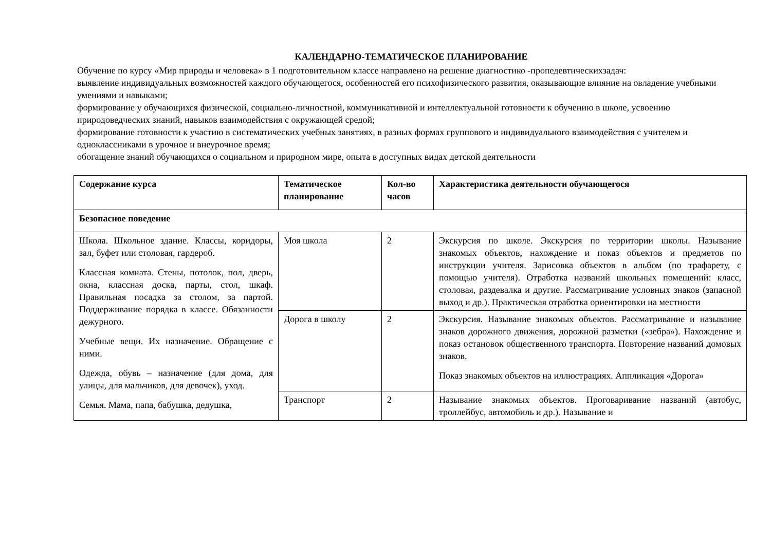КАЛЕНДАРНО-ТЕМАТИЧЕСКОЕ ПЛАНИРОВАНИЕ
Обучение по курсу «Мир природы и человека» в 1 подготовительном классе направлено на решение диагностико -пропедевтическихзадач:
выявление индивидуальных возможностей каждого обучающегося, особенностей его психофизического развития, оказывающие влияние на овладение учебными умениями и навыками;
формирование у обучающихся физической, социально-личностной, коммуникативной и интеллектуальной готовности к обучению в школе, усвоению природоведческих знаний, навыков взаимодействия с окружающей средой;
формирование готовности к участию в систематических учебных занятиях, в разных формах группового и индивидуального взаимодействия с учителем и одноклассниками в урочное и внеурочное время;
обогащение знаний обучающихся о социальном и природном мире, опыта в доступных видах детской деятельности
| Содержание курса | Тематическое планирование | Кол-во часов | Характеристика деятельности обучающегося |
| --- | --- | --- | --- |
| Безопасное поведение | | | |
| Школа. Школьное здание. Классы, коридоры, зал, буфет или столовая, гардероб. Классная комната. Стены, потолок, пол, дверь, окна, классная доска, парты, стол, шкаф. Правильная посадка за столом, за партой. Поддерживание порядка в классе. Обязанности дежурного. Учебные вещи. Их назначение. Обращение с ними. Одежда, обувь – назначение (для дома, для улицы, для мальчиков, для девочек), уход. Семья. Мама, папа, бабушка, дедушка, | Моя школа | 2 | Экскурсия по школе. Экскурсия по территории школы. Называние знакомых объектов, нахождение и показ объектов и предметов по инструкции учителя. Зарисовка объектов в альбом (по трафарету, с помощью учителя). Отработка названий школьных помещений: класс, столовая, раздевалка и другие. Рассматривание условных знаков (запасной выход и др.). Практическая отработка ориентировки на местности |
| | Дорога в школу | 2 | Экскурсия. Называние знакомых объектов. Рассматривание и называние знаков дорожного движения, дорожной разметки («зебра»). Нахождение и показ остановок общественного транспорта. Повторение названий домовых знаков. Показ знакомых объектов на иллюстрациях. Аппликация «Дорога» |
| | Транспорт | 2 | Называние знакомых объектов. Проговаривание названий (автобус, троллейбус, автомобиль и др.). Называние и |